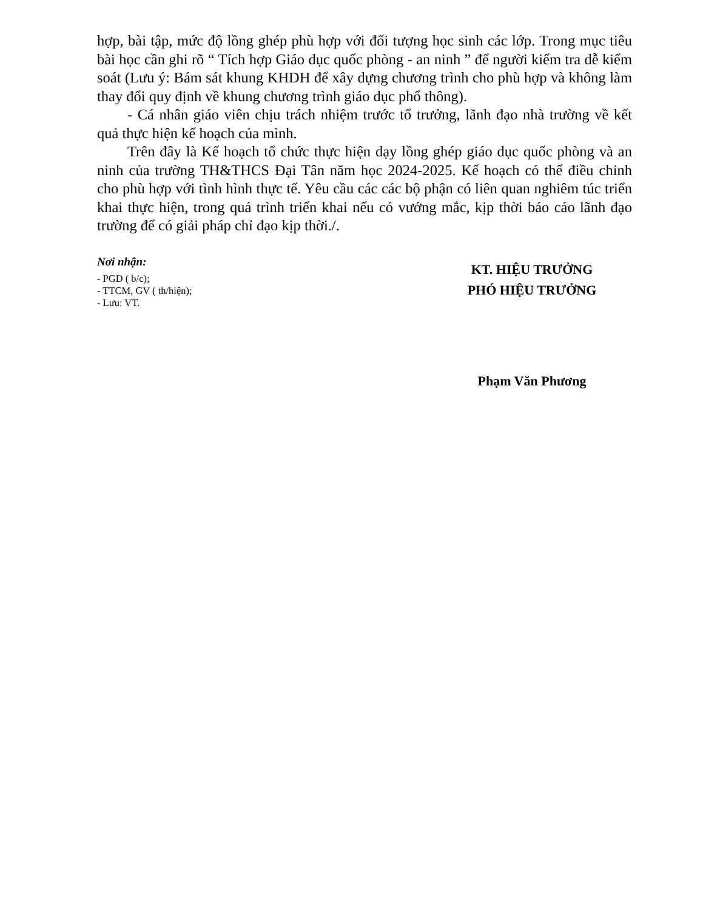hợp, bài tập, mức độ lồng ghép phù hợp với đối tượng học sinh các lớp. Trong mục tiêu bài học cần ghi rõ “ Tích hợp Giáo dục quốc phòng - an ninh ” để người kiểm tra dễ kiểm soát (Lưu ý: Bám sát khung KHDH để xây dựng chương trình cho phù hợp và không làm thay đổi quy định về khung chương trình giáo dục phổ thông).
- Cá nhân giáo viên chịu trách nhiệm trước tổ trưởng, lãnh đạo nhà trường về kết quả thực hiện kế hoạch của mình.
Trên đây là Kế hoạch tổ chức thực hiện dạy lồng ghép giáo dục quốc phòng và an ninh của trường TH&THCS Đại Tân năm học 2024-2025. Kế hoạch có thể điều chỉnh cho phù hợp với tình hình thực tế. Yêu cầu các các bộ phận có liên quan nghiêm túc triển khai thực hiện, trong quá trình triển khai nếu có vướng mắc, kịp thời báo cáo lãnh đạo trường để có giải pháp chỉ đạo kịp thời./.
Nơi nhận:
- PGD ( b/c);
- TTCM, GV ( th/hiện);
- Lưu: VT.
KT. HIỆU TRƯỞNG
PHÓ HIỆU TRƯỞNG
Phạm Văn Phương